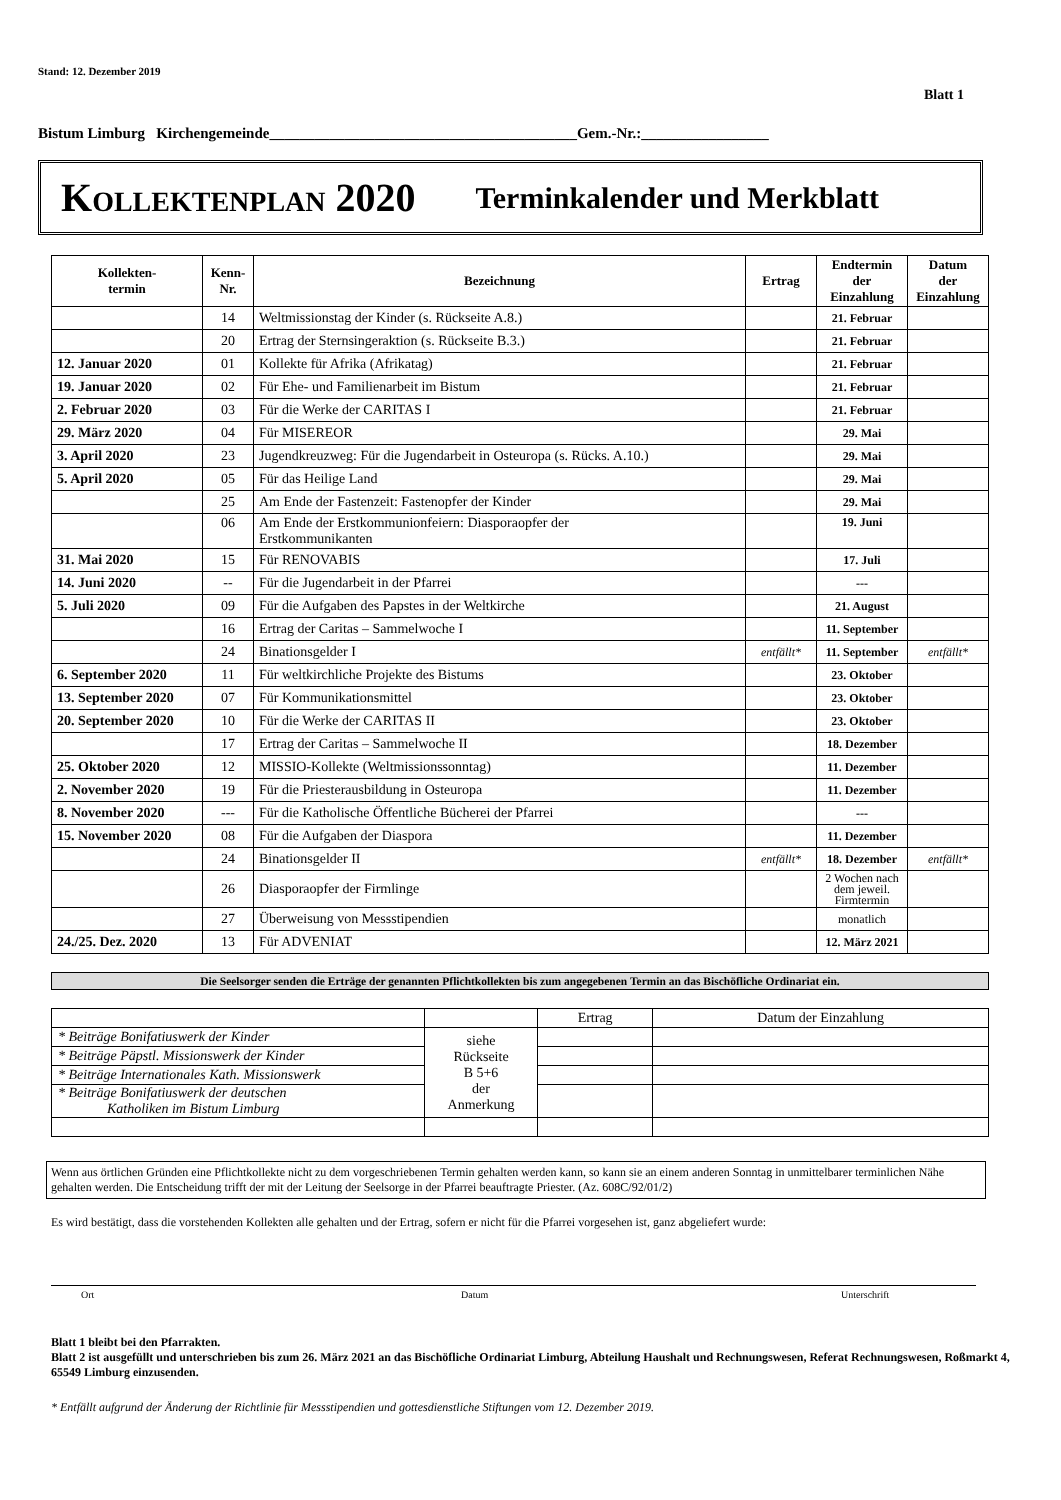Stand: 12. Dezember 2019
Blatt 1
Bistum Limburg Kirchengemeinde_________________________________________Gem.-Nr.:_________________
KOLLEKTENPLAN 2020 Terminkalender und Merkblatt
| Kollekten- termin | Kenn- Nr. | Bezeichnung | Ertrag | Endtermin der Einzahlung | Datum der Einzahlung |
| --- | --- | --- | --- | --- | --- |
| | 14 | Weltmissionstag der Kinder (s. Rückseite A.8.) | | 21. Februar | |
| | 20 | Ertrag der Sternsingeraktion (s. Rückseite B.3.) | | 21. Februar | |
| 12. Januar 2020 | 01 | Kollekte für Afrika (Afrikatag) | | 21. Februar | |
| 19. Januar 2020 | 02 | Für Ehe- und Familienarbeit im Bistum | | 21. Februar | |
| 2. Februar 2020 | 03 | Für die Werke der CARITAS I | | 21. Februar | |
| 29. März 2020 | 04 | Für MISEREOR | | 29. Mai | |
| 3. April 2020 | 23 | Jugendkreuzweg: Für die Jugendarbeit in Osteuropa (s. Rücks. A.10.) | | 29. Mai | |
| 5. April 2020 | 05 | Für das Heilige Land | | 29. Mai | |
| | 25 | Am Ende der Fastenzeit: Fastenopfer der Kinder | | 29. Mai | |
| | 06 | Am Ende der Erstkommunionfeiern: Diasporaopfer der Erstkommunikanten | | 19. Juni | |
| 31. Mai 2020 | 15 | Für RENOVABIS | | 17. Juli | |
| 14. Juni 2020 | -- | Für die Jugendarbeit in der Pfarrei | | --- | |
| 5. Juli 2020 | 09 | Für die Aufgaben des Papstes in der Weltkirche | | 21. August | |
| | 16 | Ertrag der Caritas – Sammelwoche I | | 11. September | |
| | 24 | Binationsgelder I | entfällt* | 11. September | entfällt* |
| 6. September 2020 | 11 | Für weltkirchliche Projekte des Bistums | | 23. Oktober | |
| 13. September 2020 | 07 | Für Kommunikationsmittel | | 23. Oktober | |
| 20. September 2020 | 10 | Für die Werke der CARITAS II | | 23. Oktober | |
| | 17 | Ertrag der Caritas – Sammelwoche II | | 18. Dezember | |
| 25. Oktober 2020 | 12 | MISSIO-Kollekte (Weltmissionssonntag) | | 11. Dezember | |
| 2. November 2020 | 19 | Für die Priesterausbildung in Osteuropa | | 11. Dezember | |
| 8. November 2020 | --- | Für die Katholische Öffentliche Bücherei der Pfarrei | | --- | |
| 15. November 2020 | 08 | Für die Aufgaben der Diaspora | | 11. Dezember | |
| | 24 | Binationsgelder II | entfällt* | 18. Dezember | entfällt* |
| | 26 | Diasporaopfer der Firmlinge | | 2 Wochen nach dem jeweil. Firmtermin | |
| | 27 | Überweisung von Messstipendien | | monatlich | |
| 24./25. Dez. 2020 | 13 | Für ADVENIAT | | 12. März 2021 | |
Die Seelsorger senden die Erträge der genannten Pflichtkollekten bis zum angegebenen Termin an das Bischöfliche Ordinariat ein.
| | | Ertrag | Datum der Einzahlung |
| * Beiträge Bonifatiuswerk der Kinder | siehe Rückseite B 5+6 der Anmerkung | | |
| * Beiträge Päpstl. Missionswerk der Kinder | | | |
| * Beiträge Internationales Kath. Missionswerk | | | |
| * Beiträge Bonifatiuswerk der deutschen Katholiken im Bistum Limburg | | | |
Wenn aus örtlichen Gründen eine Pflichtkollekte nicht zu dem vorgeschriebenen Termin gehalten werden kann, so kann sie an einem anderen Sonntag in unmittelbarer terminlichen Nähe gehalten werden. Die Entscheidung trifft der mit der Leitung der Seelsorge in der Pfarrei beauftragte Priester. (Az. 608C/92/01/2)
Es wird bestätigt, dass die vorstehenden Kollekten alle gehalten und der Ertrag, sofern er nicht für die Pfarrei vorgesehen ist, ganz abgeliefert wurde:
Ort Datum Unterschrift
Blatt 1 bleibt bei den Pfarrakten.
Blatt 2 ist ausgefüllt und unterschrieben bis zum 26. März 2021 an das Bischöfliche Ordinariat Limburg, Abteilung Haushalt und Rechnungswesen, Referat Rechnungswesen, Roßmarkt 4, 65549 Limburg einzusenden.
* Entfällt aufgrund der Änderung der Richtlinie für Messstipendien und gottesdienstliche Stiftungen vom 12. Dezember 2019.